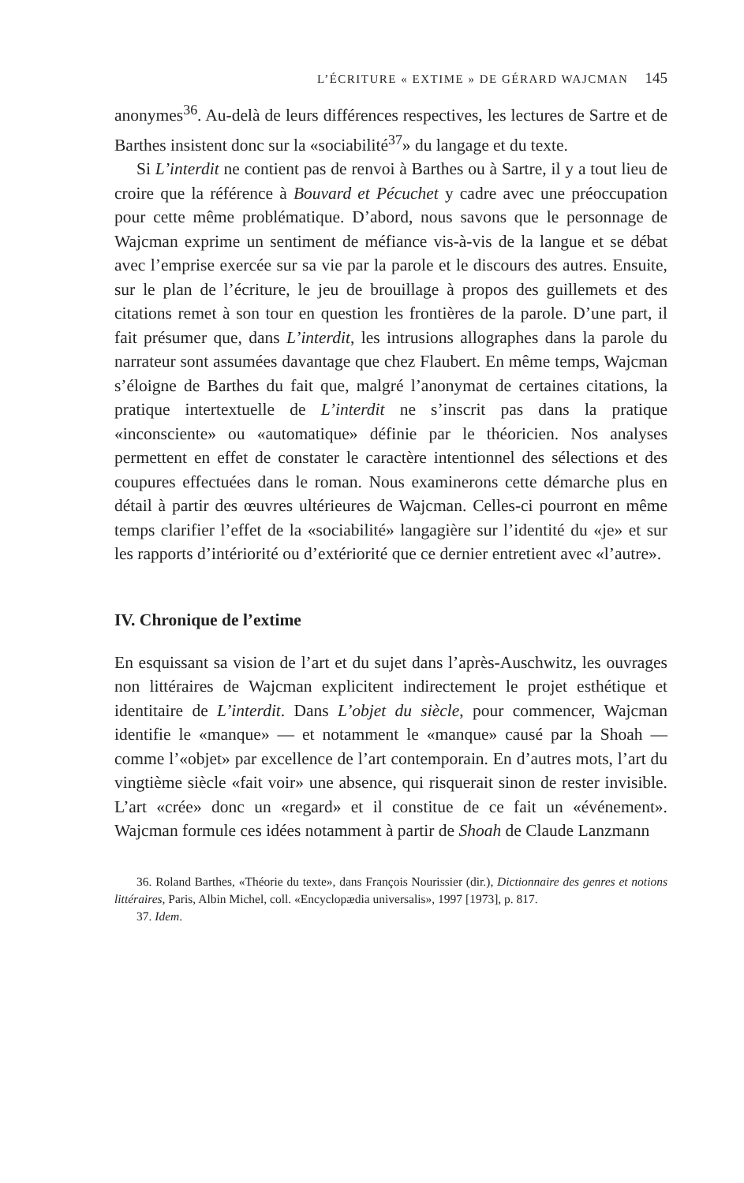L’ÉCRITURE « EXTIME » DE GÉRARD WAJCMAN 145
anonymes<sup>36</sup>. Au-delà de leurs différences respectives, les lectures de Sartre et de Barthes insistent donc sur la «sociabilité<sup>37</sup>» du langage et du texte.
Si L’interdit ne contient pas de renvoi à Barthes ou à Sartre, il y a tout lieu de croire que la référence à Bouvard et Pécuchet y cadre avec une préoccupation pour cette même problématique. D’abord, nous savons que le personnage de Wajcman exprime un sentiment de méfiance vis-à-vis de la langue et se débat avec l’emprise exercée sur sa vie par la parole et le discours des autres. Ensuite, sur le plan de l’écriture, le jeu de brouillage à propos des guillemets et des citations remet à son tour en question les frontières de la parole. D’une part, il fait présumer que, dans L’interdit, les intrusions allographes dans la parole du narrateur sont assumées davantage que chez Flaubert. En même temps, Wajcman s’éloigne de Barthes du fait que, malgré l’anonymat de certaines citations, la pratique intertextuelle de L’interdit ne s’inscrit pas dans la pratique «inconsciente» ou «automatique» définie par le théoricien. Nos analyses permettent en effet de constater le caractère intentionnel des sélections et des coupures effectuées dans le roman. Nous examinerons cette démarche plus en détail à partir des œuvres ultérieures de Wajcman. Celles-ci pourront en même temps clarifier l’effet de la «sociabilité» langagière sur l’identité du «je» et sur les rapports d’intériorité ou d’extériorité que ce dernier entretient avec «l’autre».
IV. Chronique de l’extime
En esquissant sa vision de l’art et du sujet dans l’après-Auschwitz, les ouvrages non littéraires de Wajcman explicitent indirectement le projet esthétique et identitaire de L’interdit. Dans L’objet du siècle, pour commencer, Wajcman identifie le «manque» — et notamment le «manque» causé par la Shoah — comme l’«objet» par excellence de l’art contemporain. En d’autres mots, l’art du vingtième siècle «fait voir» une absence, qui risquerait sinon de rester invisible. L’art «crée» donc un «regard» et il constitue de ce fait un «événement». Wajcman formule ces idées notamment à partir de Shoah de Claude Lanzmann
36. Roland Barthes, «Théorie du texte», dans François Nourissier (dir.), Dictionnaire des genres et notions littéraires, Paris, Albin Michel, coll. «Encyclopædia universalis», 1997 [1973], p. 817.
37. Idem.